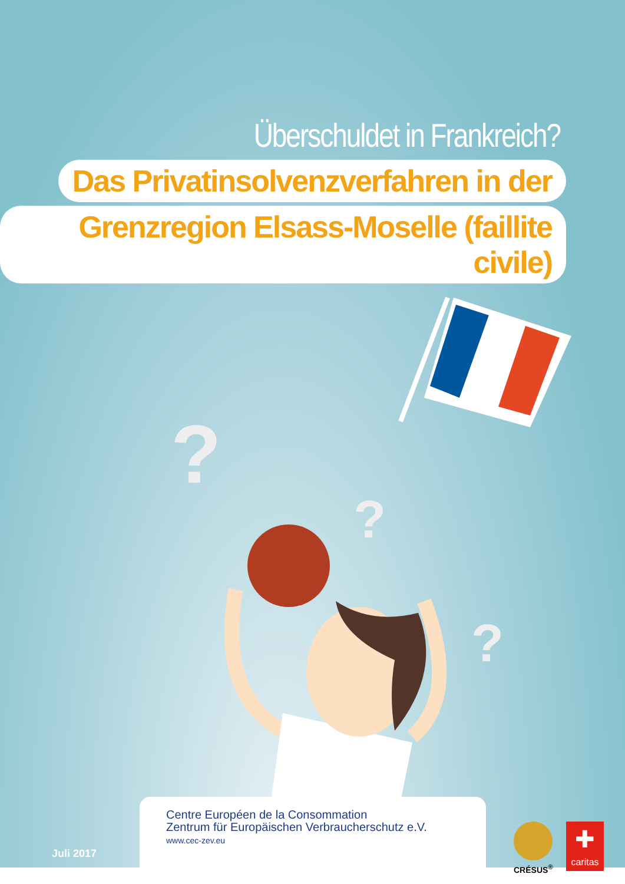Überschuldet in Frankreich?
Das Privatinsolvenzverfahren in der
Grenzregion Elsass-Moselle (faillite civile)
?
?
?
Centre Européen de la Consommation
Zentrum für Europäischen Verbraucherschutz e.V.
www.cec-zev.eu
Juli 2017
CRÉSUS<sup>®</sup>
✚
caritas